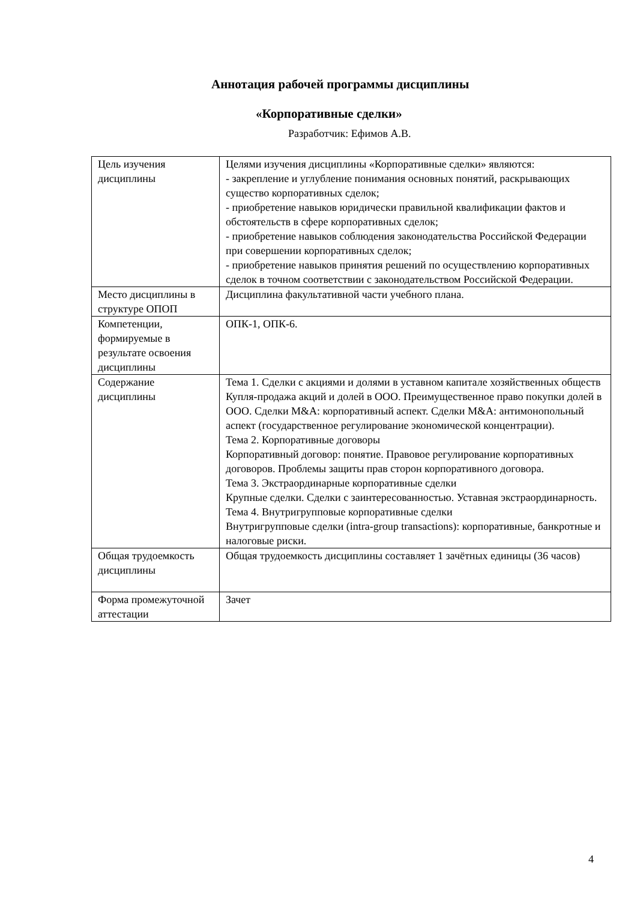Аннотация рабочей программы дисциплины
«Корпоративные сделки»
Разработчик: Ефимов А.В.
| Цель изучения дисциплины | Целями изучения дисциплины «Корпоративные сделки» являются: - закрепление и углубление понимания основных понятий, раскрывающих существо корпоративных сделок; - приобретение навыков юридически правильной квалификации фактов и обстоятельств в сфере корпоративных сделок; - приобретение навыков соблюдения законодательства Российской Федерации при совершении корпоративных сделок; - приобретение навыков принятия решений по осуществлению корпоративных сделок в точном соответствии с законодательством Российской Федерации. |
| Место дисциплины в структуре ОПОП | Дисциплина факультативной части учебного плана. |
| Компетенции, формируемые в результате освоения дисциплины | ОПК-1, ОПК-6. |
| Содержание дисциплины | Тема 1. Сделки с акциями и долями в уставном капитале хозяйственных обществ Купля-продажа акций и долей в ООО. Преимущественное право покупки долей в ООО. Сделки M&A: корпоративный аспект. Сделки M&A: антимонопольный аспект (государственное регулирование экономической концентрации). Тема 2. Корпоративные договоры Корпоративный договор: понятие. Правовое регулирование корпоративных договоров. Проблемы защиты прав сторон корпоративного договора. Тема 3. Экстраординарные корпоративные сделки Крупные сделки. Сделки с заинтересованностью. Уставная экстраординарность. Тема 4. Внутригрупповые корпоративные сделки Внутригрупповые сделки (intra-group transactions): корпоративные, банкротные и налоговые риски. |
| Общая трудоемкость дисциплины | Общая трудоемкость дисциплины составляет 1 зачётных единицы (36 часов) |
| Форма промежуточной аттестации | Зачет |
4